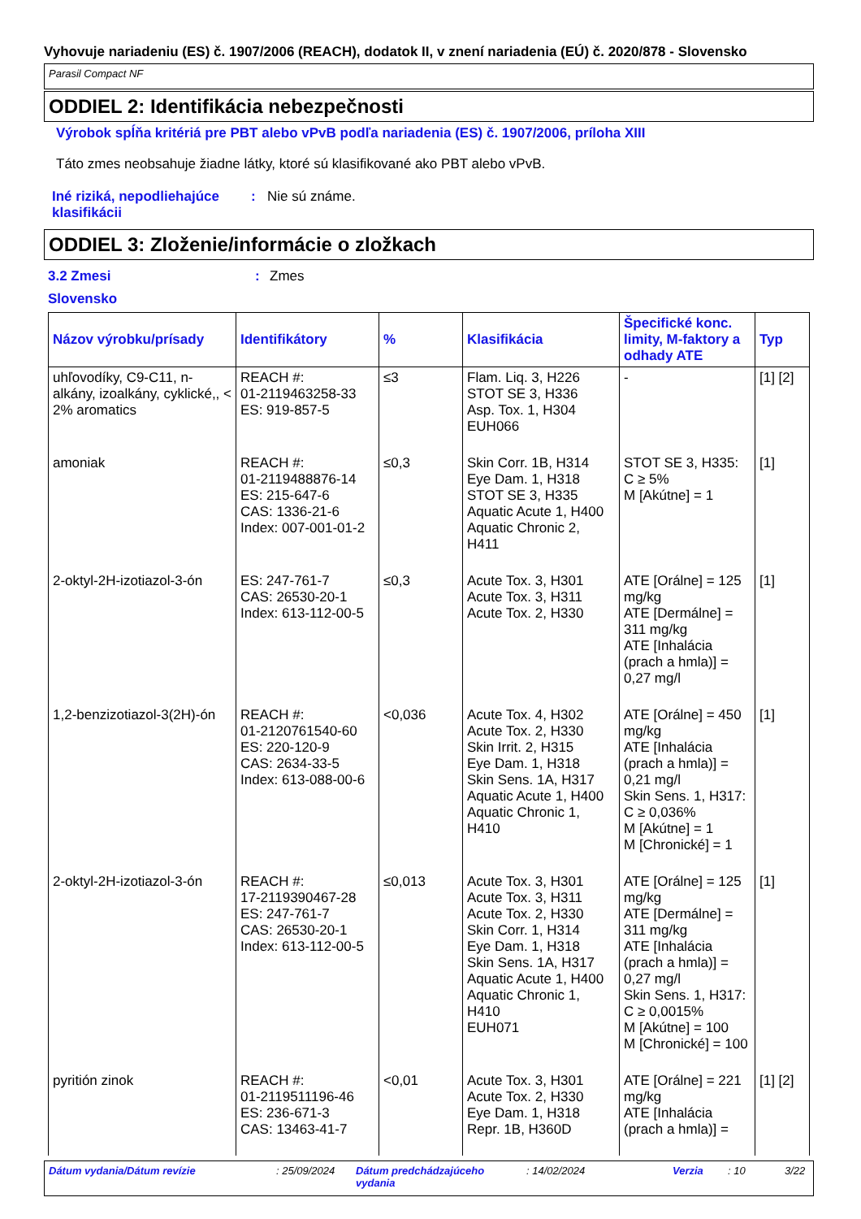Vyhovuje nariadeniu (ES) č. 1907/2006 (REACH), dodatok II, v znení nariadenia (EÚ) č. 2020/878 - Slovensko
Parasil Compact NF
ODDIEL 2: Identifikácia nebezpečnosti
Výrobok spĺňa kritériá pre PBT alebo vPvB podľa nariadenia (ES) č. 1907/2006, príloha XIII
Táto zmes neobsahuje žiadne látky, ktoré sú klasifikované ako PBT alebo vPvB.
Iné riziká, nepodliehajúce klasifikácii
: Nie sú známe.
ODDIEL 3: Zloženie/informácie o zložkach
3.2 Zmesi : Zmes
Slovensko
| Názov výrobku/prísady | Identifikátory | % | Klasifikácia | Špecifické konc. limity, M-faktory a odhady ATE | Typ |
| --- | --- | --- | --- | --- | --- |
| uhľovodíky, C9-C11, n-alkány, izoalkány, cyklické,, < 2% aromatics | REACH #: 01-2119463258-33 ES: 919-857-5 | ≤3 | Flam. Liq. 3, H226 STOT SE 3, H336 Asp. Tox. 1, H304 EUH066 | - | [1] [2] |
| amoniak | REACH #: 01-2119488876-14 ES: 215-647-6 CAS: 1336-21-6 Index: 007-001-01-2 | ≤0,3 | Skin Corr. 1B, H314 Eye Dam. 1, H318 STOT SE 3, H335 Aquatic Acute 1, H400 Aquatic Chronic 2, H411 | STOT SE 3, H335: C ≥ 5% M [Akútne] = 1 | [1] |
| 2-oktyl-2H-izotiazol-3-ón | ES: 247-761-7 CAS: 26530-20-1 Index: 613-112-00-5 | ≤0,3 | Acute Tox. 3, H301 Acute Tox. 3, H311 Acute Tox. 2, H330 | ATE [Orálne] = 125 mg/kg ATE [Dermálne] = 311 mg/kg ATE [Inhalácia (prach a hmla)] = 0,27 mg/l | [1] |
| 1,2-benzizotiazol-3(2H)-ón | REACH #: 01-2120761540-60 ES: 220-120-9 CAS: 2634-33-5 Index: 613-088-00-6 | <0,036 | Acute Tox. 4, H302 Acute Tox. 2, H330 Skin Irrit. 2, H315 Eye Dam. 1, H318 Skin Sens. 1A, H317 Aquatic Acute 1, H400 Aquatic Chronic 1, H410 | ATE [Orálne] = 450 mg/kg ATE [Inhalácia (prach a hmla)] = 0,21 mg/l Skin Sens. 1, H317: C ≥ 0,036% M [Akútne] = 1 M [Chronické] = 1 | [1] |
| 2-oktyl-2H-izotiazol-3-ón | REACH #: 17-2119390467-28 ES: 247-761-7 CAS: 26530-20-1 Index: 613-112-00-5 | ≤0,013 | Acute Tox. 3, H301 Acute Tox. 3, H311 Acute Tox. 2, H330 Skin Corr. 1, H314 Eye Dam. 1, H318 Skin Sens. 1A, H317 Aquatic Acute 1, H400 Aquatic Chronic 1, H410 EUH071 | ATE [Orálne] = 125 mg/kg ATE [Dermálne] = 311 mg/kg ATE [Inhalácia (prach a hmla)] = 0,27 mg/l Skin Sens. 1, H317: C ≥ 0,0015% M [Akútne] = 100 M [Chronické] = 100 | [1] |
| pyritión zinok | REACH #: 01-2119511196-46 ES: 236-671-3 CAS: 13463-41-7 | <0,01 | Acute Tox. 3, H301 Acute Tox. 2, H330 Eye Dam. 1, H318 Repr. 1B, H360D | ATE [Orálne] = 221 mg/kg ATE [Inhalácia (prach a hmla)] = | [1] [2] |
Dátum vydania/Dátum revízie : 25/09/2024 Dátum predchádzajúceho vydania : 14/02/2024 Verzia : 10 3/22